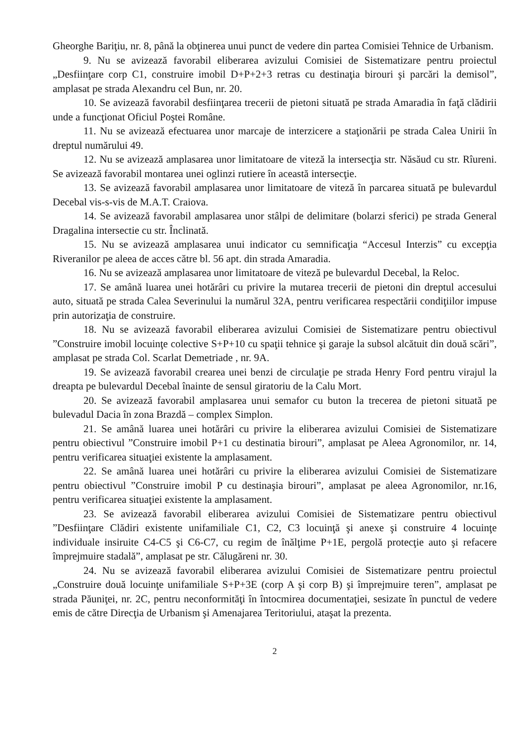Gheorghe Bariţiu, nr. 8, până la obţinerea unui punct de vedere din partea Comisiei Tehnice de Urbanism.
9. Nu se avizează favorabil eliberarea avizului Comisiei de Sistematizare pentru proiectul „Desfiinţare corp C1, construire imobil D+P+2+3 retras cu destinaţia birouri şi parcări la demisol”, amplasat pe strada Alexandru cel Bun, nr. 20.
10. Se avizează favorabil desfiinţarea trecerii de pietoni situată pe strada Amaradia în faţă clădirii unde a funcţionat Oficiul Poştei Române.
11. Nu se avizează efectuarea unor marcaje de interzicere a staţionării pe strada Calea Unirii în dreptul numărului 49.
12. Nu se avizează amplasarea unor limitatoare de viteză la intersecţia str. Năsăud cu str. Rîureni. Se avizează favorabil montarea unei oglinzi rutiere în această intersecţie.
13. Se avizează favorabil amplasarea unor limitatoare de viteză în parcarea situată pe bulevardul Decebal vis-s-vis de M.A.T. Craiova.
14. Se avizează favorabil amplasarea unor stâlpi de delimitare (bolarzi sferici) pe strada General Dragalina intersectie cu str. Înclinată.
15. Nu se avizează amplasarea unui indicator cu semnificaţia “Accesul Interzis” cu excepţia Riveranilor pe aleea de acces către bl. 56 apt. din strada Amaradia.
16. Nu se avizează amplasarea unor limitatoare de viteză pe bulevardul Decebal, la Reloc.
17. Se amână luarea unei hotărâri cu privire la mutarea trecerii de pietoni din dreptul accesului auto, situată pe strada Calea Severinului la numărul 32A, pentru verificarea respectării condiţiilor impuse prin autorizaţia de construire.
18. Nu se avizează favorabil eliberarea avizului Comisiei de Sistematizare pentru obiectivul ”Construire imobil locuinţe colective S+P+10 cu spaţii tehnice şi garaje la subsol alcătuit din două scări”, amplasat pe strada Col. Scarlat Demetriade , nr. 9A.
19. Se avizează favorabil crearea unei benzi de circulaţie pe strada Henry Ford pentru virajul la dreapta pe bulevardul Decebal înainte de sensul giratoriu de la Calu Mort.
20. Se avizează favorabil amplasarea unui semafor cu buton la trecerea de pietoni situată pe bulevadul Dacia în zona Brazdă – complex Simplon.
21. Se amână luarea unei hotărâri cu privire la eliberarea avizului Comisiei de Sistematizare pentru obiectivul ”Construire imobil P+1 cu destinatia birouri”, amplasat pe Aleea Agronomilor, nr. 14, pentru verificarea situaţiei existente la amplasament.
22. Se amână luarea unei hotărâri cu privire la eliberarea avizului Comisiei de Sistematizare pentru obiectivul ”Construire imobil P cu destinaşia birouri”, amplasat pe aleea Agronomilor, nr.16, pentru verificarea situaţiei existente la amplasament.
23. Se avizează favorabil eliberarea avizului Comisiei de Sistematizare pentru obiectivul ”Desfiinţare Clădiri existente unifamiliale C1, C2, C3 locuinţă şi anexe şi construire 4 locuinţe individuale insiruite C4-C5 şi C6-C7, cu regim de înălţime P+1E, pergolă protecţie auto şi refacere împrejmuire stadală”, amplasat pe str. Călugăreni nr. 30.
24. Nu se avizează favorabil eliberarea avizului Comisiei de Sistematizare pentru proiectul „Construire două locuinţe unifamiliale S+P+3E (corp A şi corp B) şi împrejmuire teren”, amplasat pe strada Păuniţei, nr. 2C, pentru neconformităţi în întocmirea documentaţiei, sesizate în punctul de vedere emis de către Direcţia de Urbanism şi Amenajarea Teritoriului, ataşat la prezenta.
2